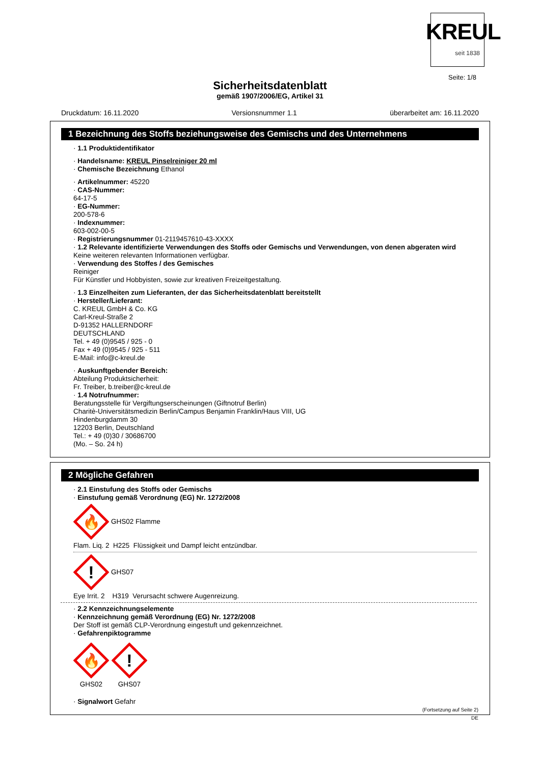KREUL seit 1838
Seite: 1/8
Sicherheitsdatenblatt
gemäß 1907/2006/EG, Artikel 31
Druckdatum: 16.11.2020 Versionsnummer 1.1 überarbeitet am: 16.11.2020
1 Bezeichnung des Stoffs beziehungsweise des Gemischs und des Unternehmens
· 1.1 Produktidentifikator
· Handelsname: KREUL Pinselreiniger 20 ml
· Chemische Bezeichnung Ethanol
· Artikelnummer: 45220
· CAS-Nummer:
64-17-5
· EG-Nummer:
200-578-6
· Indexnummer:
603-002-00-5
· Registrierungsnummer 01-2119457610-43-XXXX
· 1.2 Relevante identifizierte Verwendungen des Stoffs oder Gemischs und Verwendungen, von denen abgeraten wird
Keine weiteren relevanten Informationen verfügbar.
· Verwendung des Stoffes / des Gemisches
Reiniger
Für Künstler und Hobbyisten, sowie zur kreativen Freizeitgestaltung.
· 1.3 Einzelheiten zum Lieferanten, der das Sicherheitsdatenblatt bereitstellt
· Hersteller/Lieferant:
C. KREUL GmbH & Co. KG
Carl-Kreul-Straße 2
D-91352 HALLERNDORF
DEUTSCHLAND
Tel. + 49 (0)9545 / 925 - 0
Fax + 49 (0)9545 / 925 - 511
E-Mail: info@c-kreul.de
· Auskunftgebender Bereich:
Abteilung Produktsicherheit:
Fr. Treiber, b.treiber@c-kreul.de
· 1.4 Notrufnummer:
Beratungsstelle für Vergiftungserscheinungen (Giftnotruf Berlin)
Charitè-Universitätsmedizin Berlin/Campus Benjamin Franklin/Haus VIII, UG
Hindenburgdamm 30
12203 Berlin, Deutschland
Tel.: + 49 (0)30 / 30686700
(Mo. – So. 24 h)
2 Mögliche Gefahren
· 2.1 Einstufung des Stoffs oder Gemischs
· Einstufung gemäß Verordnung (EG) Nr. 1272/2008
🔥
GHS02 Flamme
Flam. Liq. 2 H225 Flüssigkeit und Dampf leicht entzündbar.
!
GHS07
Eye Irrit. 2 H319 Verursacht schwere Augenreizung.
· 2.2 Kennzeichnungselemente
· Kennzeichnung gemäß Verordnung (EG) Nr. 1272/2008
Der Stoff ist gemäß CLP-Verordnung eingestuft und gekennzeichnet.
· Gefahrenpiktogramme
🔥
GHS02
!
GHS07
· Signalwort Gefahr
(Fortsetzung auf Seite 2)
DE